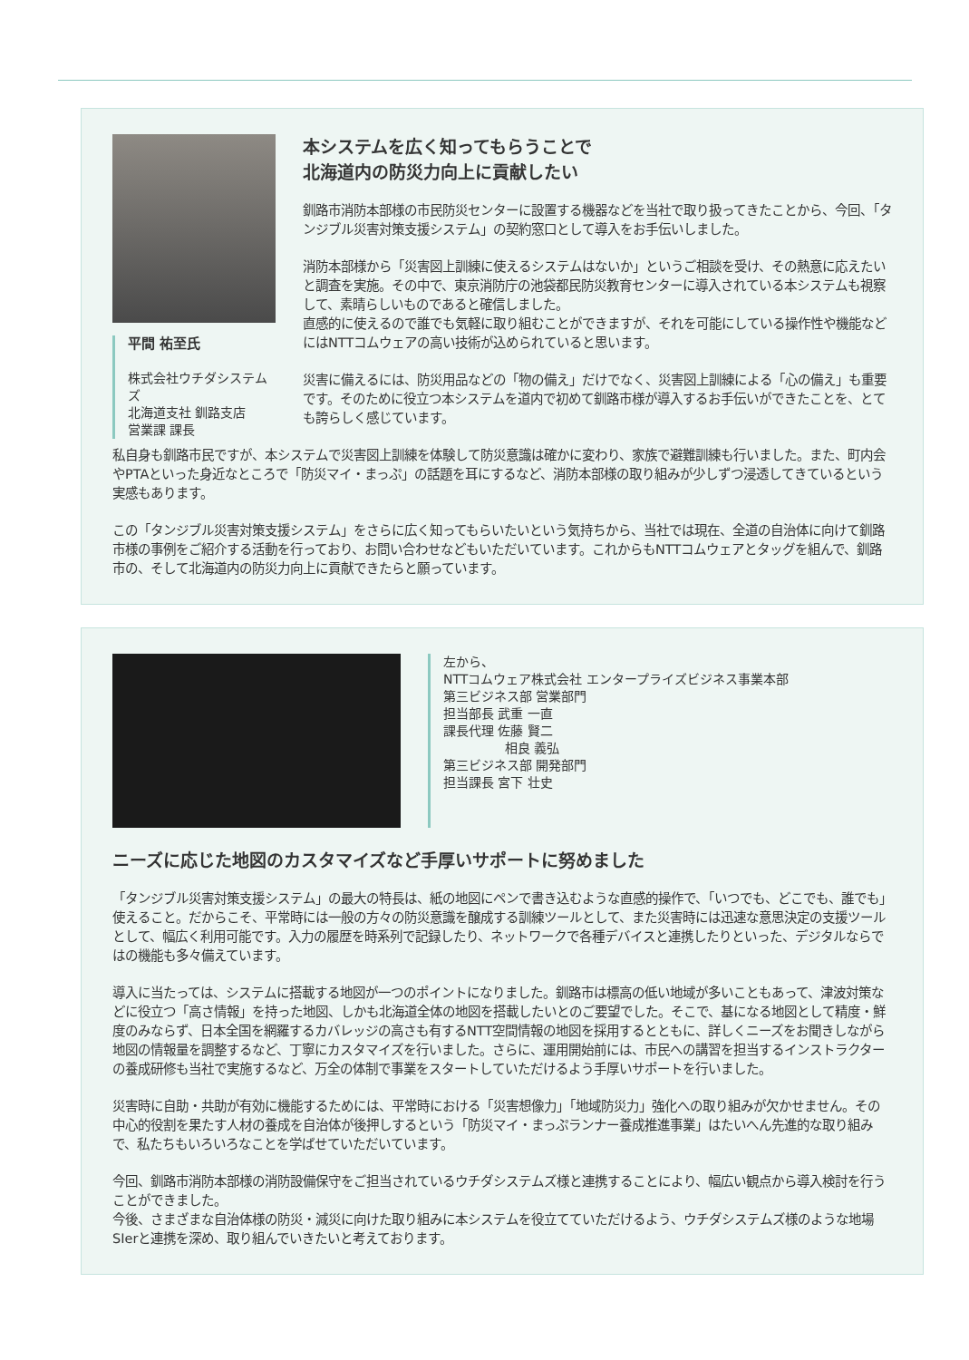平間 祐至氏
株式会社ウチダシステムズ
北海道支社 釧路支店
営業課 課長
本システムを広く知ってもらうことで
北海道内の防災力向上に貢献したい
釧路市消防本部様の市民防災センターに設置する機器などを当社で取り扱ってきたことから、今回、「タンジブル災害対策支援システム」の契約窓口として導入をお手伝いしました。
消防本部様から「災害図上訓練に使えるシステムはないか」というご相談を受け、その熱意に応えたいと調査を実施。その中で、東京消防庁の池袋都民防災教育センターに導入されている本システムも視察して、素晴らしいものであると確信しました。
直感的に使えるので誰でも気軽に取り組むことができますが、それを可能にしている操作性や機能などにはNTTコムウェアの高い技術が込められていると思います。
災害に備えるには、防災用品などの「物の備え」だけでなく、災害図上訓練による「心の備え」も重要です。そのために役立つ本システムを道内で初めて釧路市様が導入するお手伝いができたことを、とても誇らしく感じています。
私自身も釧路市民ですが、本システムで災害図上訓練を体験して防災意識は確かに変わり、家族で避難訓練も行いました。また、町内会やPTAといった身近なところで「防災マイ・まっぷ」の話題を耳にするなど、消防本部様の取り組みが少しずつ浸透してきているという実感もあります。
この「タンジブル災害対策支援システム」をさらに広く知ってもらいたいという気持ちから、当社では現在、全道の自治体に向けて釧路市様の事例をご紹介する活動を行っており、お問い合わせなどもいただいています。これからもNTTコムウェアとタッグを組んで、釧路市の、そして北海道内の防災力向上に貢献できたらと願っています。
左から、
NTTコムウェア株式会社 エンタープライズビジネス事業本部
第三ビジネス部 営業部門
担当部長 武重 一直
課長代理 佐藤 賢二
相良 義弘
第三ビジネス部 開発部門
担当課長 宮下 壮史
ニーズに応じた地図のカスタマイズなど手厚いサポートに努めました
「タンジブル災害対策支援システム」の最大の特長は、紙の地図にペンで書き込むような直感的操作で、「いつでも、どこでも、誰でも」使えること。だからこそ、平常時には一般の方々の防災意識を醸成する訓練ツールとして、また災害時には迅速な意思決定の支援ツールとして、幅広く利用可能です。入力の履歴を時系列で記録したり、ネットワークで各種デバイスと連携したりといった、デジタルならではの機能も多々備えています。
導入に当たっては、システムに搭載する地図が一つのポイントになりました。釧路市は標高の低い地域が多いこともあって、津波対策などに役立つ「高さ情報」を持った地図、しかも北海道全体の地図を搭載したいとのご要望でした。そこで、基になる地図として精度・鮮度のみならず、日本全国を網羅するカバレッジの高さも有するNTT空間情報の地図を採用するとともに、詳しくニーズをお聞きしながら地図の情報量を調整するなど、丁寧にカスタマイズを行いました。さらに、運用開始前には、市民への講習を担当するインストラクターの養成研修も当社で実施するなど、万全の体制で事業をスタートしていただけるよう手厚いサポートを行いました。
災害時に自助・共助が有効に機能するためには、平常時における「災害想像力」「地域防災力」強化への取り組みが欠かせません。その中心的役割を果たす人材の養成を自治体が後押しするという「防災マイ・まっぷランナー養成推進事業」はたいへん先進的な取り組みで、私たちもいろいろなことを学ばせていただいています。
今回、釧路市消防本部様の消防設備保守をご担当されているウチダシステムズ様と連携することにより、幅広い観点から導入検討を行うことができました。
今後、さまざまな自治体様の防災・減災に向けた取り組みに本システムを役立てていただけるよう、ウチダシステムズ様のような地場SIerと連携を深め、取り組んでいきたいと考えております。